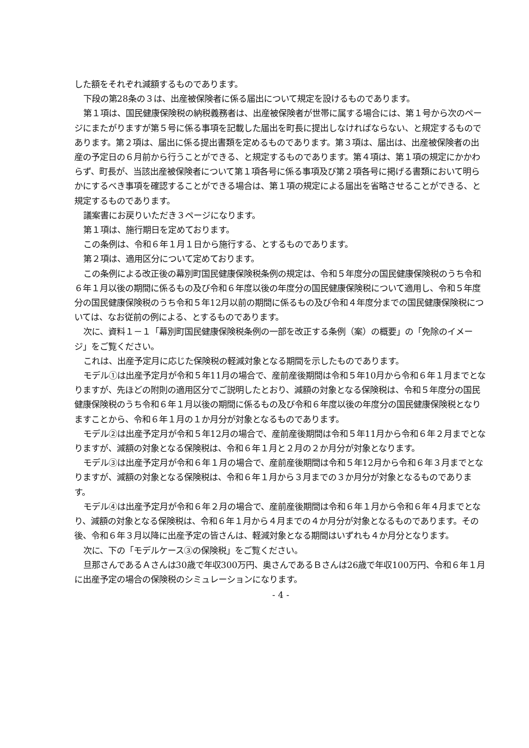した額をそれぞれ減額するものであります。
下段の第28条の３は、出産被保険者に係る届出について規定を設けるものであります。
第１項は、国民健康保険税の納税義務者は、出産被保険者が世帯に属する場合には、第１号から次のページにまたがりますが第５号に係る事項を記載した届出を町長に提出しなければならない、と規定するものであります。第２項は、届出に係る提出書類を定めるものであります。第３項は、届出は、出産被保険者の出産の予定日の６月前から行うことができる、と規定するものであります。第４項は、第１項の規定にかかわらず、町長が、当該出産被保険者について第１項各号に係る事項及び第２項各号に掲げる書類において明らかにするべき事項を確認することができる場合は、第１項の規定による届出を省略させることができる、と規定するものであります。
議案書にお戻りいただき３ページになります。
第１項は、施行期日を定めております。
この条例は、令和６年１月１日から施行する、とするものであります。
第２項は、適用区分について定めております。
この条例による改正後の幕別町国民健康保険税条例の規定は、令和５年度分の国民健康保険税のうち令和６年１月以後の期間に係るもの及び令和６年度以後の年度分の国民健康保険税について適用し、令和５年度分の国民健康保険税のうち令和５年12月以前の期間に係るもの及び令和４年度分までの国民健康保険税については、なお従前の例による、とするものであります。
次に、資料１－１「幕別町国民健康保険税条例の一部を改正する条例（案）の概要」の「免除のイメージ」をご覧ください。
これは、出産予定月に応じた保険税の軽減対象となる期間を示したものであります。
モデル①は出産予定月が令和５年11月の場合で、産前産後期間は令和５年10月から令和６年１月までとなりますが、先ほどの附則の適用区分でご説明したとおり、減額の対象となる保険税は、令和５年度分の国民健康保険税のうち令和６年１月以後の期間に係るもの及び令和６年度以後の年度分の国民健康保険税となりますことから、令和６年１月の１か月分が対象となるものであります。
モデル②は出産予定月が令和５年12月の場合で、産前産後期間は令和５年11月から令和６年２月までとなりますが、減額の対象となる保険税は、令和６年１月と２月の２か月分が対象となります。
モデル③は出産予定月が令和６年１月の場合で、産前産後期間は令和５年12月から令和６年３月までとなりますが、減額の対象となる保険税は、令和６年１月から３月までの３か月分が対象となるものであります。
モデル④は出産予定月が令和６年２月の場合で、産前産後期間は令和６年１月から令和６年４月までとなり、減額の対象となる保険税は、令和６年１月から４月までの４か月分が対象となるものであります。その後、令和６年３月以降に出産予定の皆さんは、軽減対象となる期間はいずれも４か月分となります。
次に、下の「モデルケース③の保険税」をご覧ください。
旦那さんであるＡさんは30歳で年収300万円、奥さんであるＢさんは26歳で年収100万円、令和６年１月に出産予定の場合の保険税のシミュレーションになります。
- 4 -